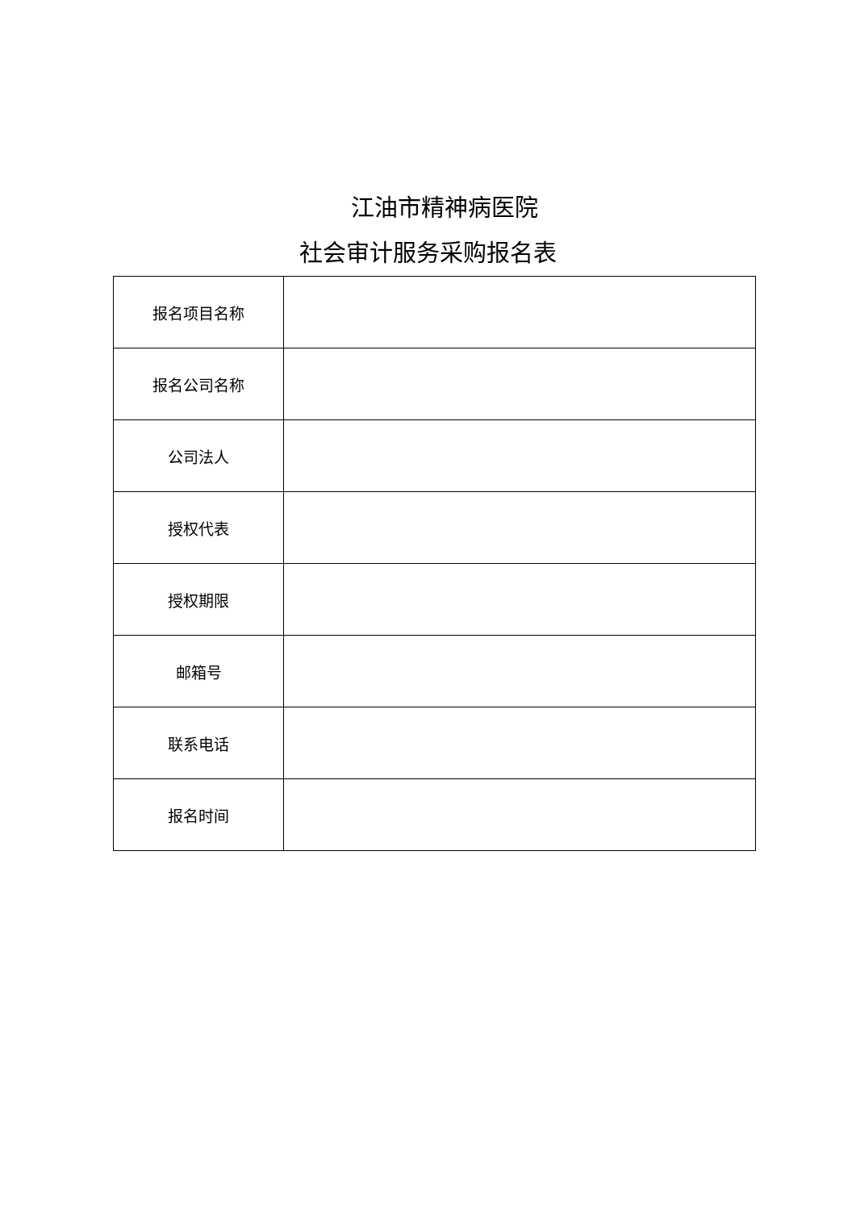江油市精神病医院
社会审计服务采购报名表
| 报名项目名称 | |
| 报名公司名称 | |
| 公司法人 | |
| 授权代表 | |
| 授权期限 | |
| 邮箱号 | |
| 联系电话 | |
| 报名时间 | |